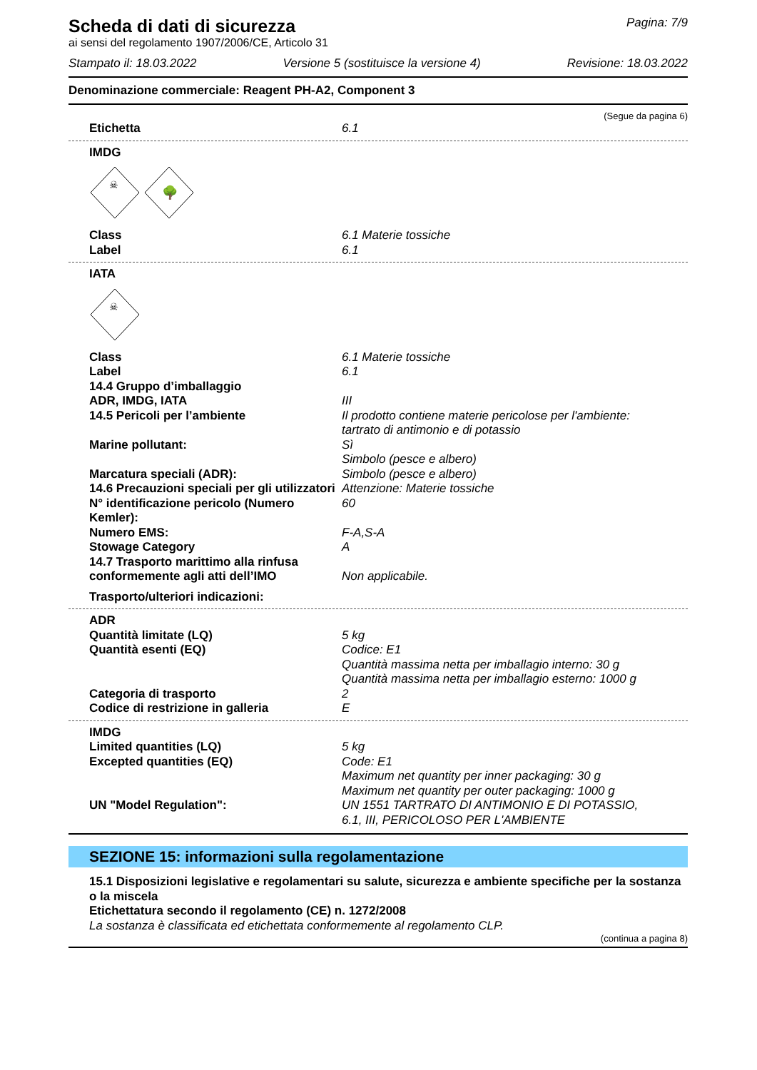Scheda di dati di sicurezza
Pagina: 7/9
ai sensi del regolamento 1907/2006/CE, Articolo 31
Stampato il: 18.03.2022 Versione 5 (sostituisce la versione 4) Revisione: 18.03.2022
Denominazione commerciale: Reagent PH-A2, Component 3
(Segue da pagina 6)
Etichetta 6.1
IMDG
☠
🌳
Class 6.1 Materie tossiche
Label 6.1
IATA
☠
Class 6.1 Materie tossiche
Label 6.1
14.4 Gruppo d’imballaggio
ADR, IMDG, IATA III
14.5 Pericoli per l’ambiente Il prodotto contiene materie pericolose per l'ambiente:
tartrato di antimonio e di potassio
Marine pollutant: Sì
Simbolo (pesce e albero)
Marcatura speciali (ADR): Simbolo (pesce e albero)
14.6 Precauzioni speciali per gli utilizzatori
Attenzione: Materie tossiche
N° identificazione pericolo (Numero Kemler):
60
Numero EMS: F-A,S-A
Stowage Category A
14.7 Trasporto marittimo alla rinfusa conformemente agli atti dell’IMO
Non applicabile.
Trasporto/ulteriori indicazioni:
ADR
Quantità limitate (LQ) 5 kg
Quantità esenti (EQ) Codice: E1
Quantità massima netta per imballagio interno: 30 g
Quantità massima netta per imballagio esterno: 1000 g
Categoria di trasporto 2
Codice di restrizione in galleria E
IMDG
Limited quantities (LQ) 5 kg
Excepted quantities (EQ) Code: E1
Maximum net quantity per inner packaging: 30 g
Maximum net quantity per outer packaging: 1000 g
UN "Model Regulation": UN 1551 TARTRATO DI ANTIMONIO E DI POTASSIO,
6.1, III, PERICOLOSO PER L'AMBIENTE
SEZIONE 15: informazioni sulla regolamentazione
15.1 Disposizioni legislative e regolamentari su salute, sicurezza e ambiente specifiche per la sostanza o la miscela
Etichettatura secondo il regolamento (CE) n. 1272/2008
La sostanza è classificata ed etichettata conformemente al regolamento CLP.
(continua a pagina 8)